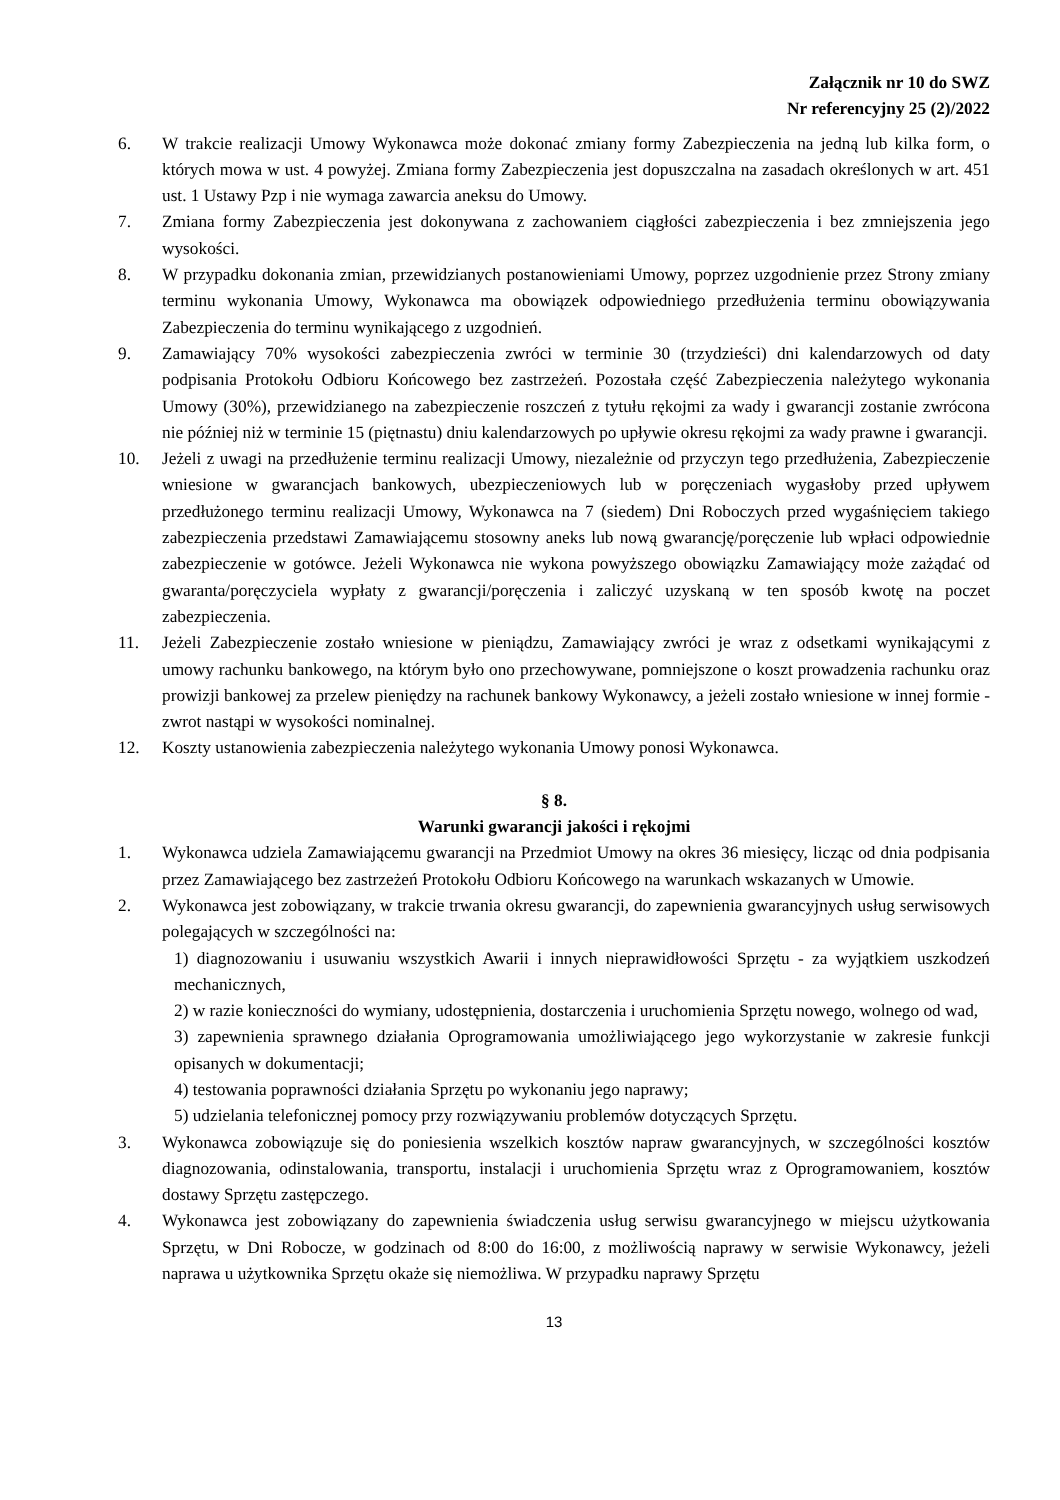Załącznik nr 10 do SWZ
Nr referencyjny 25 (2)/2022
6. W trakcie realizacji Umowy Wykonawca może dokonać zmiany formy Zabezpieczenia na jedną lub kilka form, o których mowa w ust. 4 powyżej. Zmiana formy Zabezpieczenia jest dopuszczalna na zasadach określonych w art. 451 ust. 1 Ustawy Pzp i nie wymaga zawarcia aneksu do Umowy.
7. Zmiana formy Zabezpieczenia jest dokonywana z zachowaniem ciągłości zabezpieczenia i bez zmniejszenia jego wysokości.
8. W przypadku dokonania zmian, przewidzianych postanowieniami Umowy, poprzez uzgodnienie przez Strony zmiany terminu wykonania Umowy, Wykonawca ma obowiązek odpowiedniego przedłużenia terminu obowiązywania Zabezpieczenia do terminu wynikającego z uzgodnień.
9. Zamawiający 70% wysokości zabezpieczenia zwróci w terminie 30 (trzydzieści) dni kalendarzowych od daty podpisania Protokołu Odbioru Końcowego bez zastrzeżeń. Pozostała część Zabezpieczenia należytego wykonania Umowy (30%), przewidzianego na zabezpieczenie roszczeń z tytułu rękojmi za wady i gwarancji zostanie zwrócona nie później niż w terminie 15 (piętnastu) dniu kalendarzowych po upływie okresu rękojmi za wady prawne i gwarancji.
10. Jeżeli z uwagi na przedłużenie terminu realizacji Umowy, niezależnie od przyczyn tego przedłużenia, Zabezpieczenie wniesione w gwarancjach bankowych, ubezpieczeniowych lub w poręczeniach wygasłoby przed upływem przedłużonego terminu realizacji Umowy, Wykonawca na 7 (siedem) Dni Roboczych przed wygaśnięciem takiego zabezpieczenia przedstawi Zamawiającemu stosowny aneks lub nową gwarancję/poręczenie lub wpłaci odpowiednie zabezpieczenie w gotówce. Jeżeli Wykonawca nie wykona powyższego obowiązku Zamawiający może zażądać od gwaranta/poręczyciela wypłaty z gwarancji/poręczenia i zaliczyć uzyskaną w ten sposób kwotę na poczet zabezpieczenia.
11. Jeżeli Zabezpieczenie zostało wniesione w pieniądzu, Zamawiający zwróci je wraz z odsetkami wynikającymi z umowy rachunku bankowego, na którym było ono przechowywane, pomniejszone o koszt prowadzenia rachunku oraz prowizji bankowej za przelew pieniędzy na rachunek bankowy Wykonawcy, a jeżeli zostało wniesione w innej formie - zwrot nastąpi w wysokości nominalnej.
12. Koszty ustanowienia zabezpieczenia należytego wykonania Umowy ponosi Wykonawca.
§ 8.
Warunki gwarancji jakości i rękojmi
1. Wykonawca udziela Zamawiającemu gwarancji na Przedmiot Umowy na okres 36 miesięcy, licząc od dnia podpisania przez Zamawiającego bez zastrzeżeń Protokołu Odbioru Końcowego na warunkach wskazanych w Umowie.
2. Wykonawca jest zobowiązany, w trakcie trwania okresu gwarancji, do zapewnienia gwarancyjnych usług serwisowych polegających w szczególności na:
1) diagnozowaniu i usuwaniu wszystkich Awarii i innych nieprawidłowości Sprzętu - za wyjątkiem uszkodzeń mechanicznych,
2) w razie konieczności do wymiany, udostępnienia, dostarczenia i uruchomienia Sprzętu nowego, wolnego od wad,
3) zapewnienia sprawnego działania Oprogramowania umożliwiającego jego wykorzystanie w zakresie funkcji opisanych w dokumentacji;
4) testowania poprawności działania Sprzętu po wykonaniu jego naprawy;
5) udzielania telefonicznej pomocy przy rozwiązywaniu problemów dotyczących Sprzętu.
3. Wykonawca zobowiązuje się do poniesienia wszelkich kosztów napraw gwarancyjnych, w szczególności kosztów diagnozowania, odinstalowania, transportu, instalacji i uruchomienia Sprzętu wraz z Oprogramowaniem, kosztów dostawy Sprzętu zastępczego.
4. Wykonawca jest zobowiązany do zapewnienia świadczenia usług serwisu gwarancyjnego w miejscu użytkowania Sprzętu, w Dni Robocze, w godzinach od 8:00 do 16:00, z możliwością naprawy w serwisie Wykonawcy, jeżeli naprawa u użytkownika Sprzętu okaże się niemożliwa. W przypadku naprawy Sprzętu
13